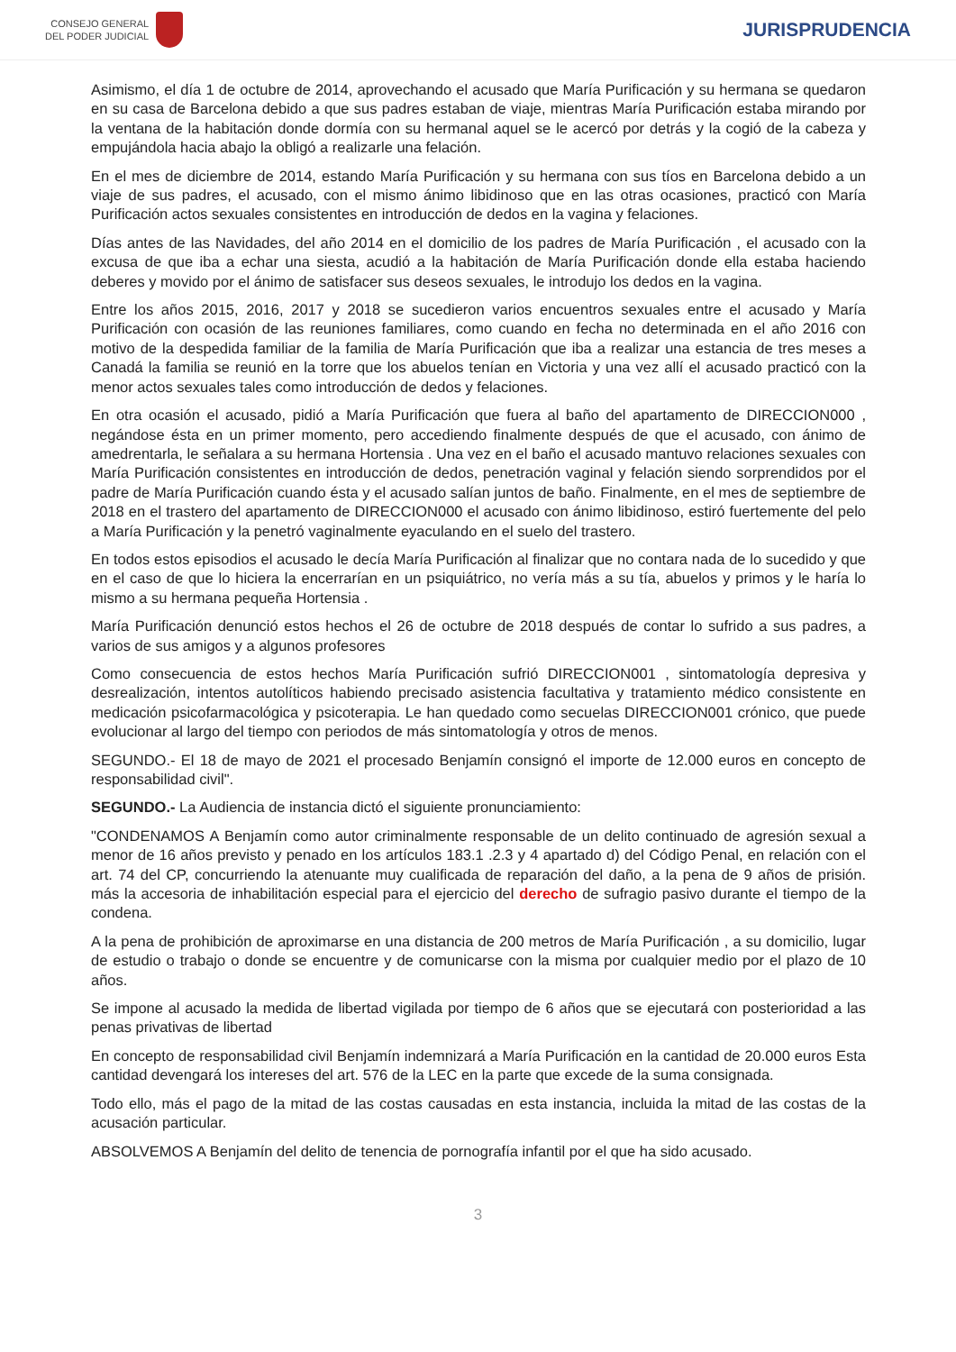CONSEJO GENERAL
DEL PODER JUDICIAL
JURISPRUDENCIA
Asimismo, el día 1 de octubre de 2014, aprovechando el acusado que María Purificación y su hermana se quedaron en su casa de Barcelona debido a que sus padres estaban de viaje, mientras María Purificación estaba mirando por la ventana de la habitación donde dormía con su hermanal aquel se le acercó por detrás y la cogió de la cabeza y empujándola hacia abajo la obligó a realizarle una felación.
En el mes de diciembre de 2014, estando María Purificación y su hermana con sus tíos en Barcelona debido a un viaje de sus padres, el acusado, con el mismo ánimo libidinoso que en las otras ocasiones, practicó con María Purificación actos sexuales consistentes en introducción de dedos en la vagina y felaciones.
Días antes de las Navidades, del año 2014 en el domicilio de los padres de María Purificación , el acusado con la excusa de que iba a echar una siesta, acudió a la habitación de María Purificación donde ella estaba haciendo deberes y movido por el ánimo de satisfacer sus deseos sexuales, le introdujo los dedos en la vagina.
Entre los años 2015, 2016, 2017 y 2018 se sucedieron varios encuentros sexuales entre el acusado y María Purificación con ocasión de las reuniones familiares, como cuando en fecha no determinada en el año 2016 con motivo de la despedida familiar de la familia de María Purificación que iba a realizar una estancia de tres meses a Canadá la familia se reunió en la torre que los abuelos tenían en Victoria y una vez allí el acusado practicó con la menor actos sexuales tales como introducción de dedos y felaciones.
En otra ocasión el acusado, pidió a María Purificación que fuera al baño del apartamento de DIRECCION000 , negándose ésta en un primer momento, pero accediendo finalmente después de que el acusado, con ánimo de amedrentarla, le señalara a su hermana Hortensia . Una vez en el baño el acusado mantuvo relaciones sexuales con María Purificación consistentes en introducción de dedos, penetración vaginal y felación siendo sorprendidos por el padre de María Purificación cuando ésta y el acusado salían juntos de baño. Finalmente, en el mes de septiembre de 2018 en el trastero del apartamento de DIRECCION000 el acusado con ánimo libidinoso, estiró fuertemente del pelo a María Purificación y la penetró vaginalmente eyaculando en el suelo del trastero.
En todos estos episodios el acusado le decía María Purificación al finalizar que no contara nada de lo sucedido y que en el caso de que lo hiciera la encerrarían en un psiquiátrico, no vería más a su tía, abuelos y primos y le haría lo mismo a su hermana pequeña Hortensia .
María Purificación denunció estos hechos el 26 de octubre de 2018 después de contar lo sufrido a sus padres, a varios de sus amigos y a algunos profesores
Como consecuencia de estos hechos María Purificación sufrió DIRECCION001 , sintomatología depresiva y desrealización, intentos autolíticos habiendo precisado asistencia facultativa y tratamiento médico consistente en medicación psicofarmacológica y psicoterapia. Le han quedado como secuelas DIRECCION001 crónico, que puede evolucionar al largo del tiempo con periodos de más sintomatología y otros de menos.
SEGUNDO.- El 18 de mayo de 2021 el procesado Benjamín consignó el importe de 12.000 euros en concepto de responsabilidad civil".
SEGUNDO.- La Audiencia de instancia dictó el siguiente pronunciamiento:
"CONDENAMOS A Benjamín como autor criminalmente responsable de un delito continuado de agresión sexual a menor de 16 años previsto y penado en los artículos 183.1 .2.3 y 4 apartado d) del Código Penal, en relación con el art. 74 del CP, concurriendo la atenuante muy cualificada de reparación del daño, a la pena de 9 años de prisión. más la accesoria de inhabilitación especial para el ejercicio del derecho de sufragio pasivo durante el tiempo de la condena.
A la pena de prohibición de aproximarse en una distancia de 200 metros de María Purificación , a su domicilio, lugar de estudio o trabajo o donde se encuentre y de comunicarse con la misma por cualquier medio por el plazo de 10 años.
Se impone al acusado la medida de libertad vigilada por tiempo de 6 años que se ejecutará con posterioridad a las penas privativas de libertad
En concepto de responsabilidad civil Benjamín indemnizará a María Purificación en la cantidad de 20.000 euros Esta cantidad devengará los intereses del art. 576 de la LEC en la parte que excede de la suma consignada.
Todo ello, más el pago de la mitad de las costas causadas en esta instancia, incluida la mitad de las costas de la acusación particular.
ABSOLVEMOS A Benjamín del delito de tenencia de pornografía infantil por el que ha sido acusado.
3